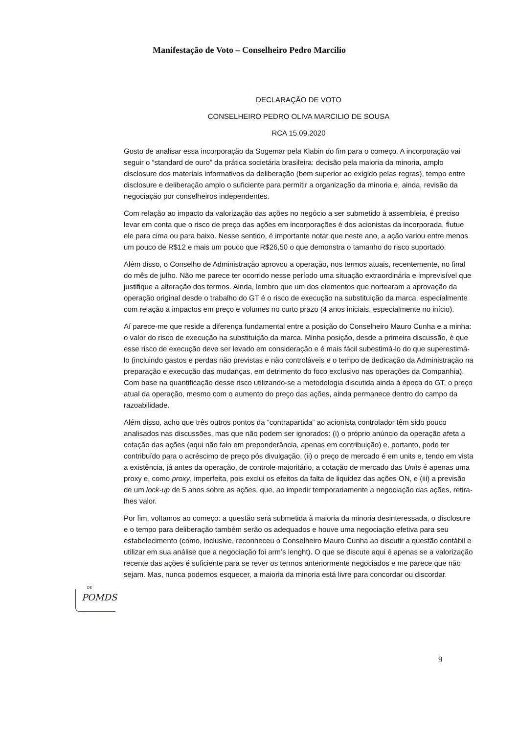Manifestação de Voto – Conselheiro Pedro Marcilio
DECLARAÇÃO DE VOTO
CONSELHEIRO PEDRO OLIVA MARCILIO DE SOUSA
RCA 15.09.2020
Gosto de analisar essa incorporação da Sogemar pela Klabin do fim para o começo. A incorporação vai seguir o “standard de ouro” da prática societária brasileira: decisão pela maioria da minoria, amplo disclosure dos materiais informativos da deliberação (bem superior ao exigido pelas regras), tempo entre disclosure e deliberação amplo o suficiente para permitir a organização da minoria e, ainda, revisão da negociação por conselheiros independentes.
Com relação ao impacto da valorização das ações no negócio a ser submetido à assembleia, é preciso levar em conta que o risco de preço das ações em incorporações é dos acionistas da incorporada, flutue ele para cima ou para baixo. Nesse sentido, é importante notar que neste ano, a ação variou entre menos um pouco de R$12 e mais um pouco que R$26,50 o que demonstra o tamanho do risco suportado.
Além disso, o Conselho de Administração aprovou a operação, nos termos atuais, recentemente, no final do mês de julho. Não me parece ter ocorrido nesse período uma situação extraordinária e imprevisível que justifique a alteração dos termos. Ainda, lembro que um dos elementos que nortearam a aprovação da operação original desde o trabalho do GT é o risco de execução na substituição da marca, especialmente com relação a impactos em preço e volumes no curto prazo (4 anos iniciais, especialmente no início).
Aí parece-me que reside a diferença fundamental entre a posição do Conselheiro Mauro Cunha e a minha: o valor do risco de execução na substituição da marca. Minha posição, desde a primeira discussão, é que esse risco de execução deve ser levado em consideração e é mais fácil subestimá-lo do que superestimá-lo (incluindo gastos e perdas não previstas e não controláveis e o tempo de dedicação da Administração na preparação e execução das mudanças, em detrimento do foco exclusivo nas operações da Companhia). Com base na quantificação desse risco utilizando-se a metodologia discutida ainda à época do GT, o preço atual da operação, mesmo com o aumento do preço das ações, ainda permanece dentro do campo da razoabilidade.
Além disso, acho que três outros pontos da “contrapartida” ao acionista controlador têm sido pouco analisados nas discussões, mas que não podem ser ignorados: (i) o próprio anúncio da operação afeta a cotação das ações (aqui não falo em preponderância, apenas em contribuição) e, portanto, pode ter contribuído para o acréscimo de preço pós divulgação, (ii) o preço de mercado é em units e, tendo em vista a existência, já antes da operação, de controle majoritário, a cotação de mercado das Units é apenas uma proxy e, como proxy, imperfeita, pois exclui os efeitos da falta de liquidez das ações ON, e (iii) a previsão de um lock-up de 5 anos sobre as ações, que, ao impedir temporariamente a negociação das ações, retira-lhes valor.
Por fim, voltamos ao começo: a questão será submetida à maioria da minoria desinteressada, o disclosure e o tempo para deliberação também serão os adequados e houve uma negociação efetiva para seu estabelecimento (como, inclusive, reconheceu o Conselheiro Mauro Cunha ao discutir a questão contábil e utilizar em sua análise que a negociação foi arm’s lenght). O que se discute aqui é apenas se a valorização recente das ações é suficiente para se rever os termos anteriormente negociados e me parece que não sejam. Mas, nunca podemos esquecer, a maioria da minoria está livre para concordar ou discordar.
DS
POMDS
9